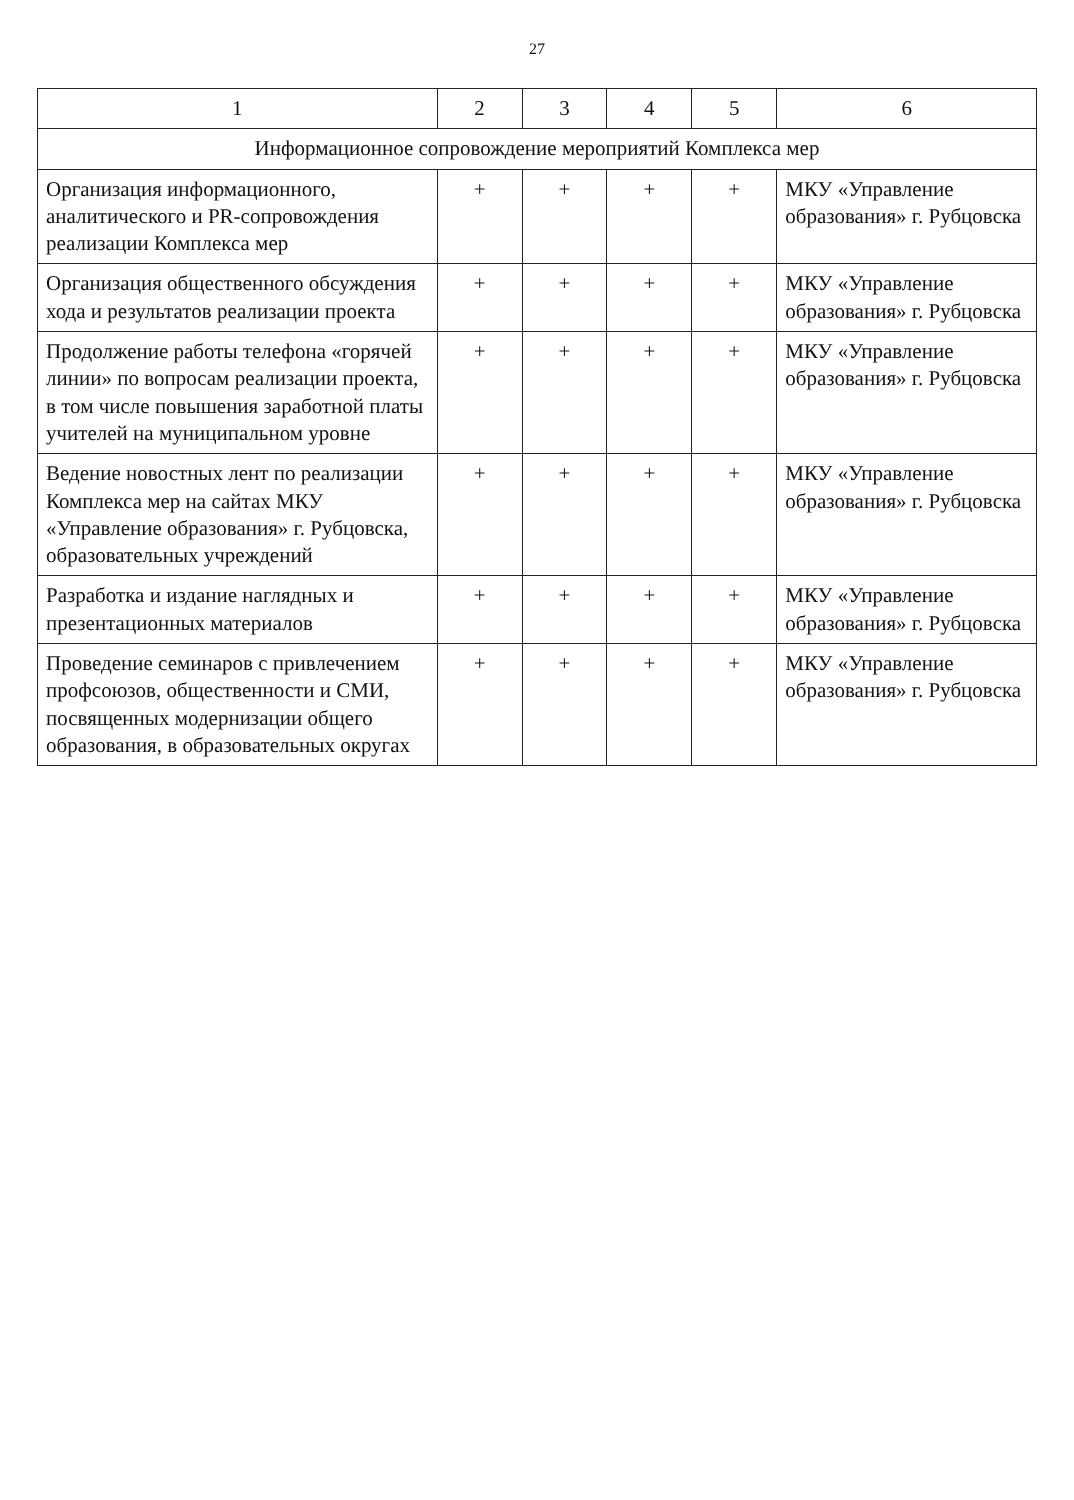27
| 1 | 2 | 3 | 4 | 5 | 6 |
| --- | --- | --- | --- | --- | --- |
| Информационное сопровождение мероприятий Комплекса мер | | | | | |
| Организация информационного, аналитического и PR-сопровождения реализации Комплекса мер | + | + | + | + | МКУ «Управление образования» г. Рубцовска |
| Организация общественного обсуждения хода и результатов реализации проекта | + | + | + | + | МКУ «Управление образования» г. Рубцовска |
| Продолжение работы телефона «горячей линии» по вопросам реализации проекта, в том числе повышения заработной платы учителей на муниципальном уровне | + | + | + | + | МКУ «Управление образования» г. Рубцовска |
| Ведение новостных лент по реализации Комплекса мер на сайтах МКУ «Управление образования» г. Рубцовска, образовательных учреждений | + | + | + | + | МКУ «Управление образования» г. Рубцовска |
| Разработка и издание наглядных и презентационных материалов | + | + | + | + | МКУ «Управление образования» г. Рубцовска |
| Проведение семинаров с привлечением профсоюзов, общественности и СМИ, посвященных модернизации общего образования, в образовательных округах | + | + | + | + | МКУ «Управление образования» г. Рубцовска |